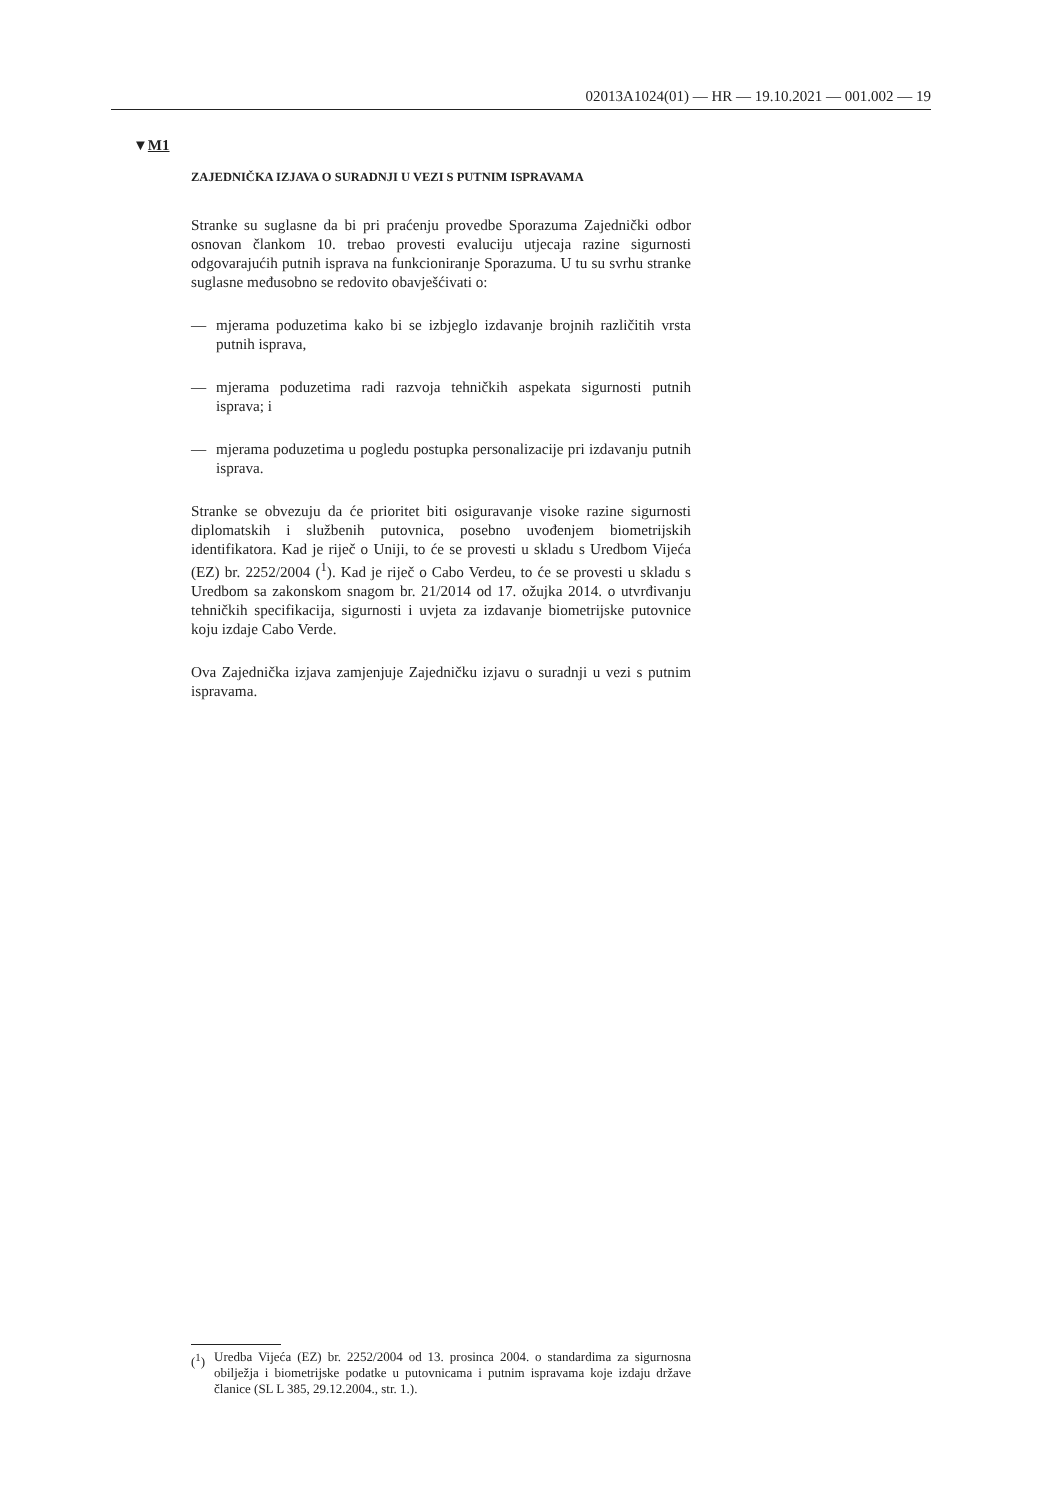02013A1024(01) — HR — 19.10.2021 — 001.002 — 19
▼M1
ZAJEDNIČKA IZJAVA O SURADNJI U VEZI S PUTNIM ISPRAVAMA
Stranke su suglasne da bi pri praćenju provedbe Sporazuma Zajednički odbor osnovan člankom 10. trebao provesti evaluciju utjecaja razine sigurnosti odgovarajućih putnih isprava na funkcioniranje Sporazuma. U tu su svrhu stranke suglasne međusobno se redovito obavješćivati o:
— mjerama poduzetima kako bi se izbjeglo izdavanje brojnih različitih vrsta putnih isprava,
— mjerama poduzetima radi razvoja tehničkih aspekata sigurnosti putnih isprava; i
— mjerama poduzetima u pogledu postupka personalizacije pri izdavanju putnih isprava.
Stranke se obvezuju da će prioritet biti osiguravanje visoke razine sigurnosti diplomatskih i službenih putovnica, posebno uvođenjem biometrijskih identifikatora. Kad je riječ o Uniji, to će se provesti u skladu s Uredbom Vijeća (EZ) br. 2252/2004 (<sup>1</sup>). Kad je riječ o Cabo Verdeu, to će se provesti u skladu s Uredbom sa zakonskom snagom br. 21/2014 od 17. ožujka 2014. o utvrđivanju tehničkih specifikacija, sigurnosti i uvjeta za izdavanje biometrijske putovnice koju izdaje Cabo Verde.
Ova Zajednička izjava zamjenjuje Zajedničku izjavu o suradnji u vezi s putnim ispravama.
(<sup>1</sup>) Uredba Vijeća (EZ) br. 2252/2004 od 13. prosinca 2004. o standardima za sigurnosna obilježja i biometrijske podatke u putovnicama i putnim ispravama koje izdaju države članice (SL L 385, 29.12.2004., str. 1.).